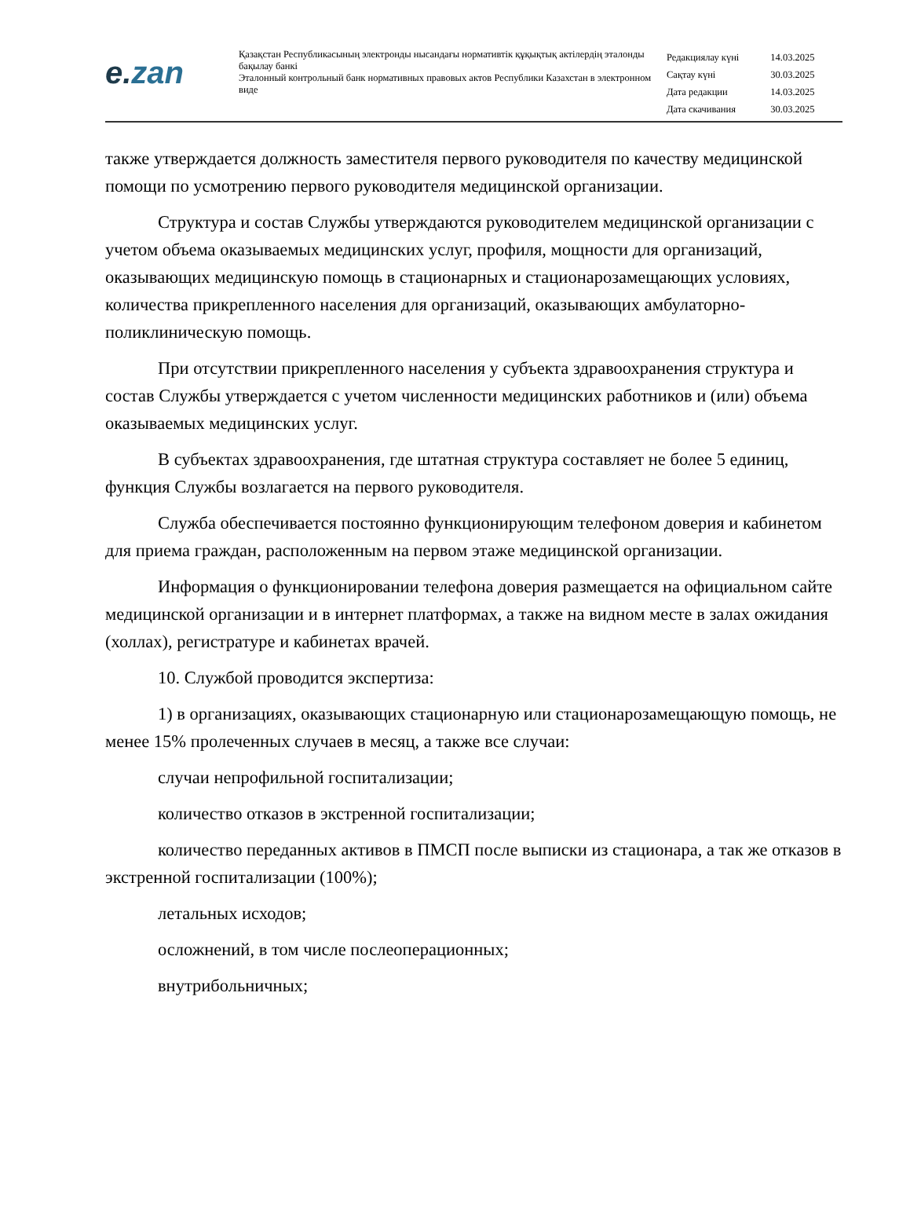e. zan
Қазақстан Республикасының электронды нысандағы нормативтік құқықтық актілердің эталонды бақылау банкі
Эталонный контрольный банк нормативных правовых актов Республики Казахстан в электронном виде
| Редакциялау күні | 14.03.2025 |
| Сақтау күні | 30.03.2025 |
| Дата редакции | 14.03.2025 |
| Дата скачивания | 30.03.2025 |
также утверждается должность заместителя первого руководителя по качеству медицинской помощи по усмотрению первого руководителя медицинской организации.
Структура и состав Службы утверждаются руководителем медицинской организации с учетом объема оказываемых медицинских услуг, профиля, мощности для организаций, оказывающих медицинскую помощь в стационарных и стационарозамещающих условиях, количества прикрепленного населения для организаций, оказывающих амбулаторно-поликлиническую помощь.
При отсутствии прикрепленного населения у субъекта здравоохранения структура и состав Службы утверждается с учетом численности медицинских работников и (или) объема оказываемых медицинских услуг.
В субъектах здравоохранения, где штатная структура составляет не более 5 единиц, функция Службы возлагается на первого руководителя.
Служба обеспечивается постоянно функционирующим телефоном доверия и кабинетом для приема граждан, расположенным на первом этаже медицинской организации.
Информация о функционировании телефона доверия размещается на официальном сайте медицинской организации и в интернет платформах, а также на видном месте в залах ожидания (холлах), регистратуре и кабинетах врачей.
10. Службой проводится экспертиза:
1) в организациях, оказывающих стационарную или стационарозамещающую помощь, не менее 15% пролеченных случаев в месяц, а также все случаи:
случаи непрофильной госпитализации;
количество отказов в экстренной госпитализации;
количество переданных активов в ПМСП после выписки из стационара, а так же отказов в экстренной госпитализации (100%);
летальных исходов;
осложнений, в том числе послеоперационных;
внутрибольничных;